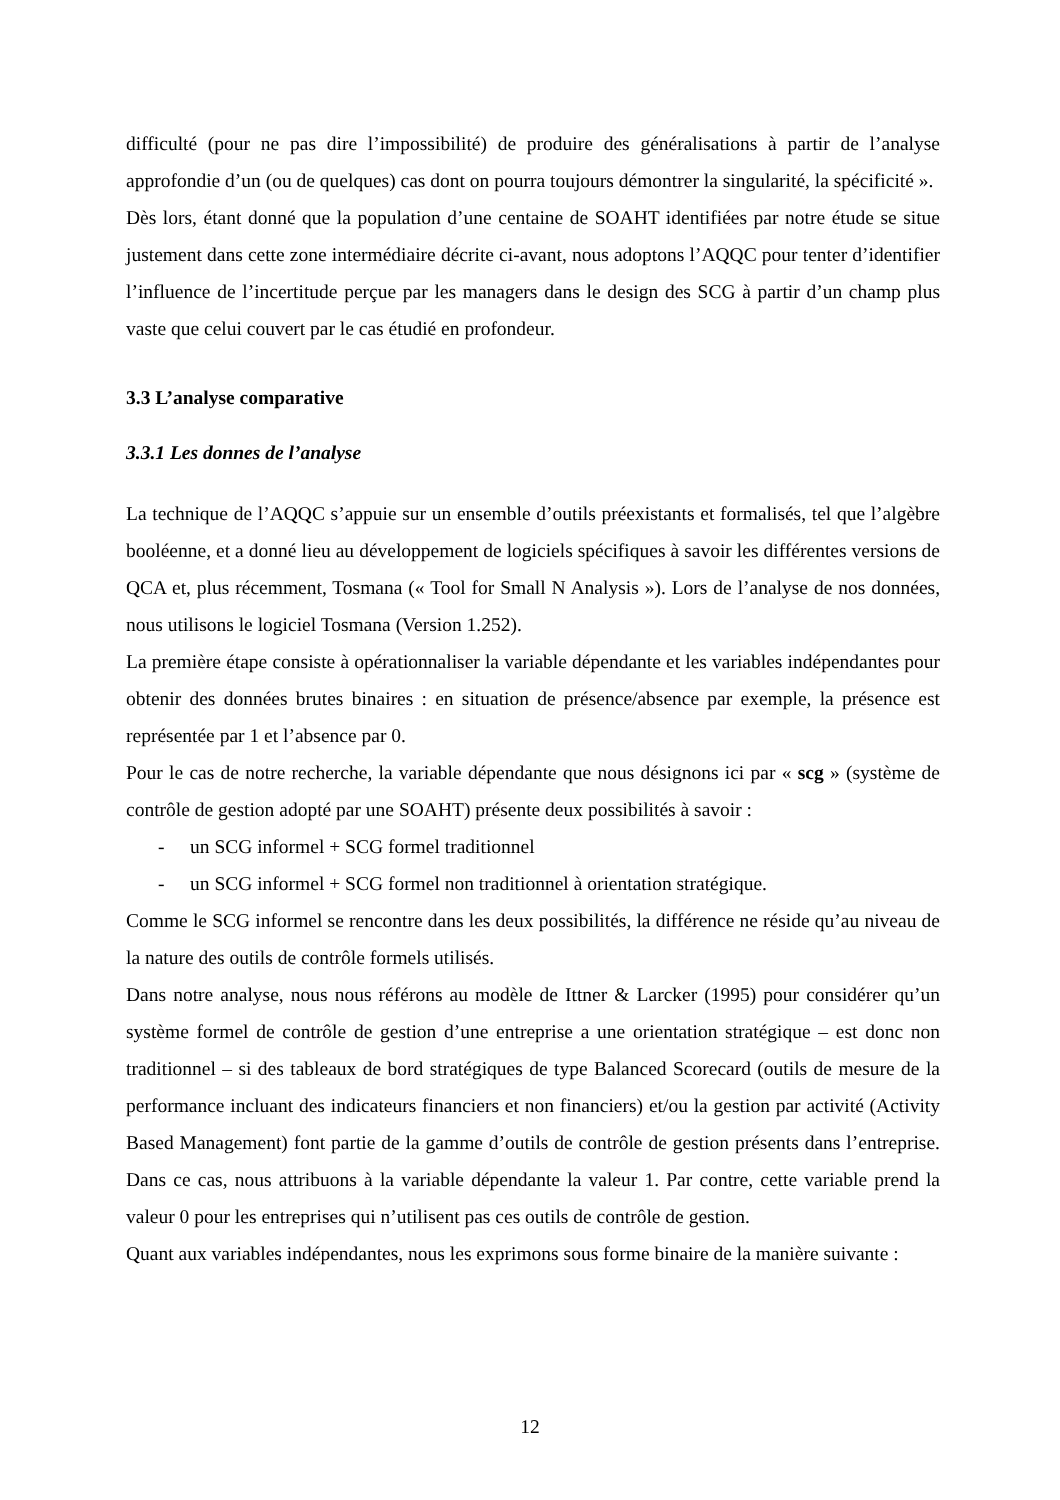difficulté (pour ne pas dire l’impossibilité) de produire des généralisations à partir de l’analyse approfondie d’un (ou de quelques) cas dont on pourra toujours démontrer la singularité, la spécificité ».
Dès lors, étant donné que la population d’une centaine de SOAHT identifiées par notre étude se situe justement dans cette zone intermédiaire décrite ci-avant, nous adoptons l’AQQC pour tenter d’identifier l’influence de l’incertitude perçue par les managers dans le design des SCG à partir d’un champ plus vaste que celui couvert par le cas étudié en profondeur.
3.3 L’analyse comparative
3.3.1 Les donnes de l’analyse
La technique de l’AQQC s’appuie sur un ensemble d’outils préexistants et formalisés, tel que l’algèbre booléenne, et a donné lieu au développement de logiciels spécifiques à savoir les différentes versions de QCA et, plus récemment, Tosmana (« Tool for Small N Analysis »). Lors de l’analyse de nos données, nous utilisons le logiciel Tosmana (Version 1.252).
La première étape consiste à opérationnaliser la variable dépendante et les variables indépendantes pour obtenir des données brutes binaires : en situation de présence/absence par exemple, la présence est représentée par 1 et l’absence par 0.
Pour le cas de notre recherche, la variable dépendante que nous désignons ici par « scg » (système de contrôle de gestion adopté par une SOAHT) présente deux possibilités à savoir :
- un SCG informel + SCG formel traditionnel
- un SCG informel + SCG formel non traditionnel à orientation stratégique.
Comme le SCG informel se rencontre dans les deux possibilités, la différence ne réside qu’au niveau de la nature des outils de contrôle formels utilisés.
Dans notre analyse, nous nous référons au modèle de Ittner & Larcker (1995) pour considérer qu’un système formel de contrôle de gestion d’une entreprise a une orientation stratégique – est donc non traditionnel – si des tableaux de bord stratégiques de type Balanced Scorecard (outils de mesure de la performance incluant des indicateurs financiers et non financiers) et/ou la gestion par activité (Activity Based Management) font partie de la gamme d’outils de contrôle de gestion présents dans l’entreprise. Dans ce cas, nous attribuons à la variable dépendante la valeur 1. Par contre, cette variable prend la valeur 0 pour les entreprises qui n’utilisent pas ces outils de contrôle de gestion.
Quant aux variables indépendantes, nous les exprimons sous forme binaire de la manière suivante :
12